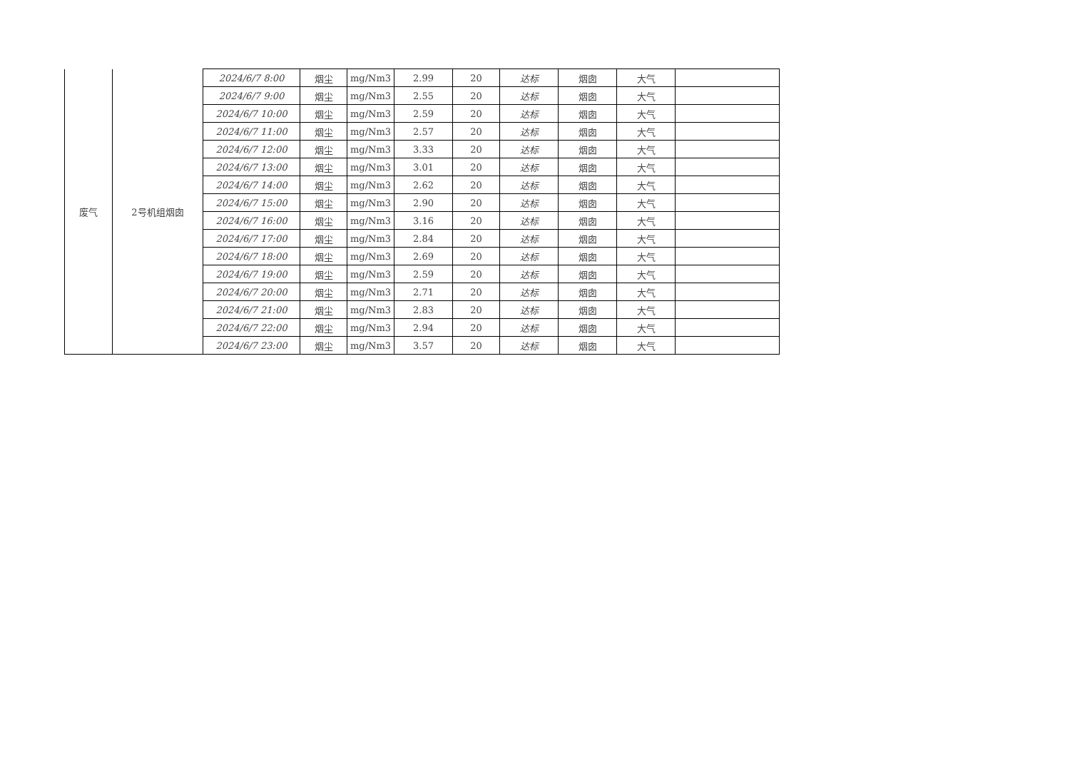| 废气 | 2号机组烟囱 | 2024/6/7 8:00 | 烟尘 | mg/Nm3 | 2.99 | 20 | 达标 | 烟囱 | 大气 | |
| | | 2024/6/7 9:00 | 烟尘 | mg/Nm3 | 2.55 | 20 | 达标 | 烟囱 | 大气 | |
| | | 2024/6/7 10:00 | 烟尘 | mg/Nm3 | 2.59 | 20 | 达标 | 烟囱 | 大气 | |
| | | 2024/6/7 11:00 | 烟尘 | mg/Nm3 | 2.57 | 20 | 达标 | 烟囱 | 大气 | |
| | | 2024/6/7 12:00 | 烟尘 | mg/Nm3 | 3.33 | 20 | 达标 | 烟囱 | 大气 | |
| | | 2024/6/7 13:00 | 烟尘 | mg/Nm3 | 3.01 | 20 | 达标 | 烟囱 | 大气 | |
| | | 2024/6/7 14:00 | 烟尘 | mg/Nm3 | 2.62 | 20 | 达标 | 烟囱 | 大气 | |
| | | 2024/6/7 15:00 | 烟尘 | mg/Nm3 | 2.90 | 20 | 达标 | 烟囱 | 大气 | |
| | | 2024/6/7 16:00 | 烟尘 | mg/Nm3 | 3.16 | 20 | 达标 | 烟囱 | 大气 | |
| | | 2024/6/7 17:00 | 烟尘 | mg/Nm3 | 2.84 | 20 | 达标 | 烟囱 | 大气 | |
| | | 2024/6/7 18:00 | 烟尘 | mg/Nm3 | 2.69 | 20 | 达标 | 烟囱 | 大气 | |
| | | 2024/6/7 19:00 | 烟尘 | mg/Nm3 | 2.59 | 20 | 达标 | 烟囱 | 大气 | |
| | | 2024/6/7 20:00 | 烟尘 | mg/Nm3 | 2.71 | 20 | 达标 | 烟囱 | 大气 | |
| | | 2024/6/7 21:00 | 烟尘 | mg/Nm3 | 2.83 | 20 | 达标 | 烟囱 | 大气 | |
| | | 2024/6/7 22:00 | 烟尘 | mg/Nm3 | 2.94 | 20 | 达标 | 烟囱 | 大气 | |
| | | 2024/6/7 23:00 | 烟尘 | mg/Nm3 | 3.57 | 20 | 达标 | 烟囱 | 大气 | |